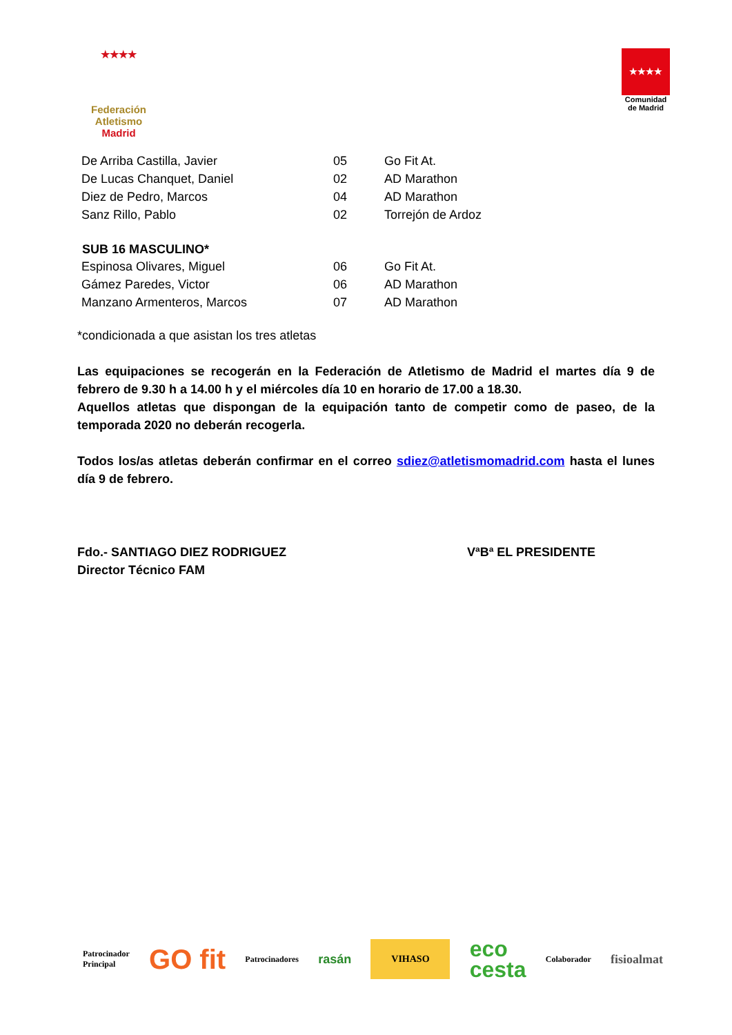★★★★
Federación Atletismo
Madrid
★★★★
Comunidad de Madrid
| De Arriba Castilla, Javier | 05 | Go Fit At. |
| De Lucas Chanquet, Daniel | 02 | AD Marathon |
| Diez de Pedro, Marcos | 04 | AD Marathon |
| Sanz Rillo, Pablo | 02 | Torrejón de Ardoz |
| SUB 16 MASCULINO* | | |
| Espinosa Olivares, Miguel | 06 | Go Fit At. |
| Gámez Paredes, Victor | 06 | AD Marathon |
| Manzano Armenteros, Marcos | 07 | AD Marathon |
*condicionada a que asistan los tres atletas
Las equipaciones se recogerán en la Federación de Atletismo de Madrid el martes día 9 de febrero de 9.30 h a 14.00 h y el miércoles día 10 en horario de 17.00 a 18.30.
Aquellos atletas que dispongan de la equipación tanto de competir como de paseo, de la temporada 2020 no deberán recogerla.
Todos los/as atletas deberán confirmar en el correo sdiez@atletismomadrid.com hasta el lunes día 9 de febrero.
Fdo.- SANTIAGO DIEZ RODRIGUEZ
Director Técnico FAM
VªBª EL PRESIDENTE
Patrocinador
Principal
GO fit
Patrocinadores
rasán
VIHASO
eco
cesta
Colaborador
fisioalmat